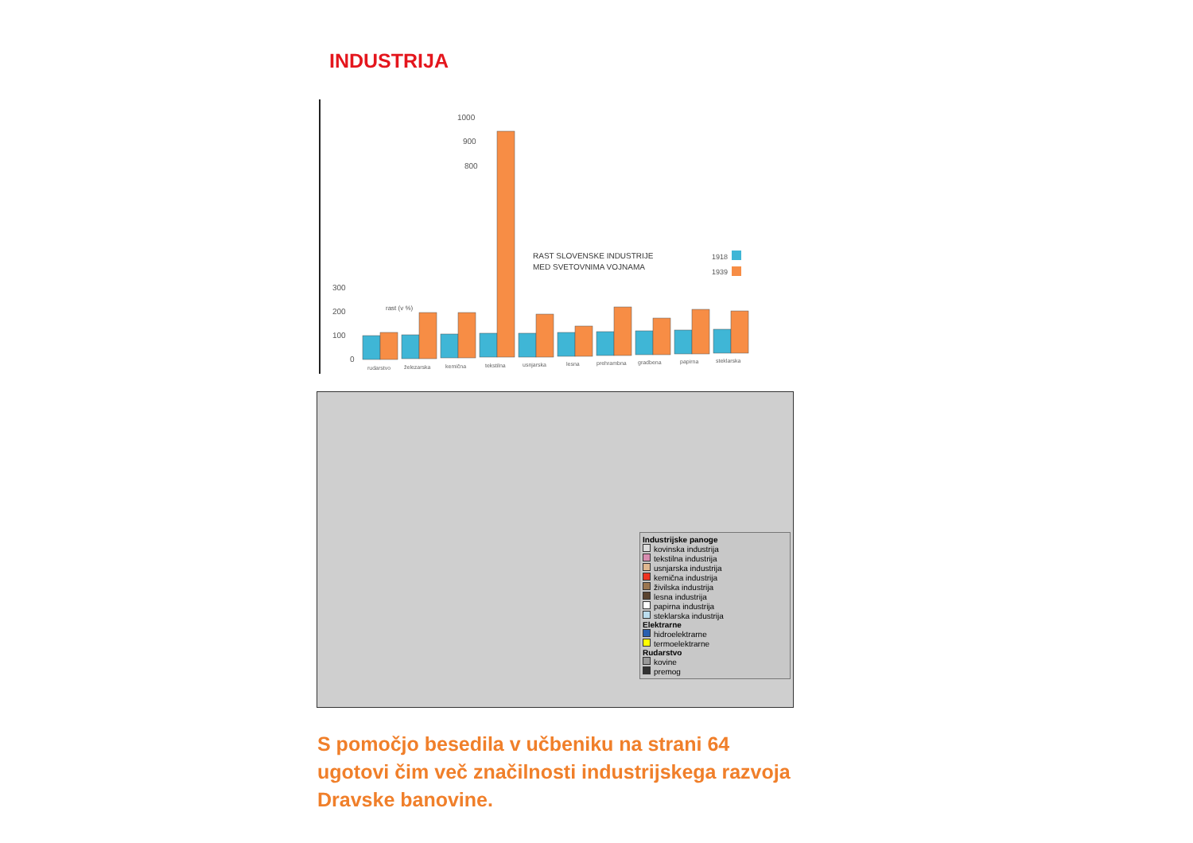INDUSTRIJA
1000
900
800
300
200
100
0
rast (v %)
RAST SLOVENSKE INDUSTRIJE
MED SVETOVNIMA VOJNAMA
1918
1939
rudarstvo
železarska
kemična
tekstilna
usnjarska
lesna
prehrambna
gradbena
papirna
steklarska
Industrijske panoge
kovinska industrija
tekstilna industrija
usnjarska industrija
kemična industrija
živilska industrija
lesna industrija
papirna industrija
steklarska industrija
Elektrarne
hidroelektrarne
termoelektrarne
Rudarstvo
kovine
premog
S pomočjo besedila v učbeniku na strani 64 ugotovi čim več značilnosti industrijskega razvoja Dravske banovine.